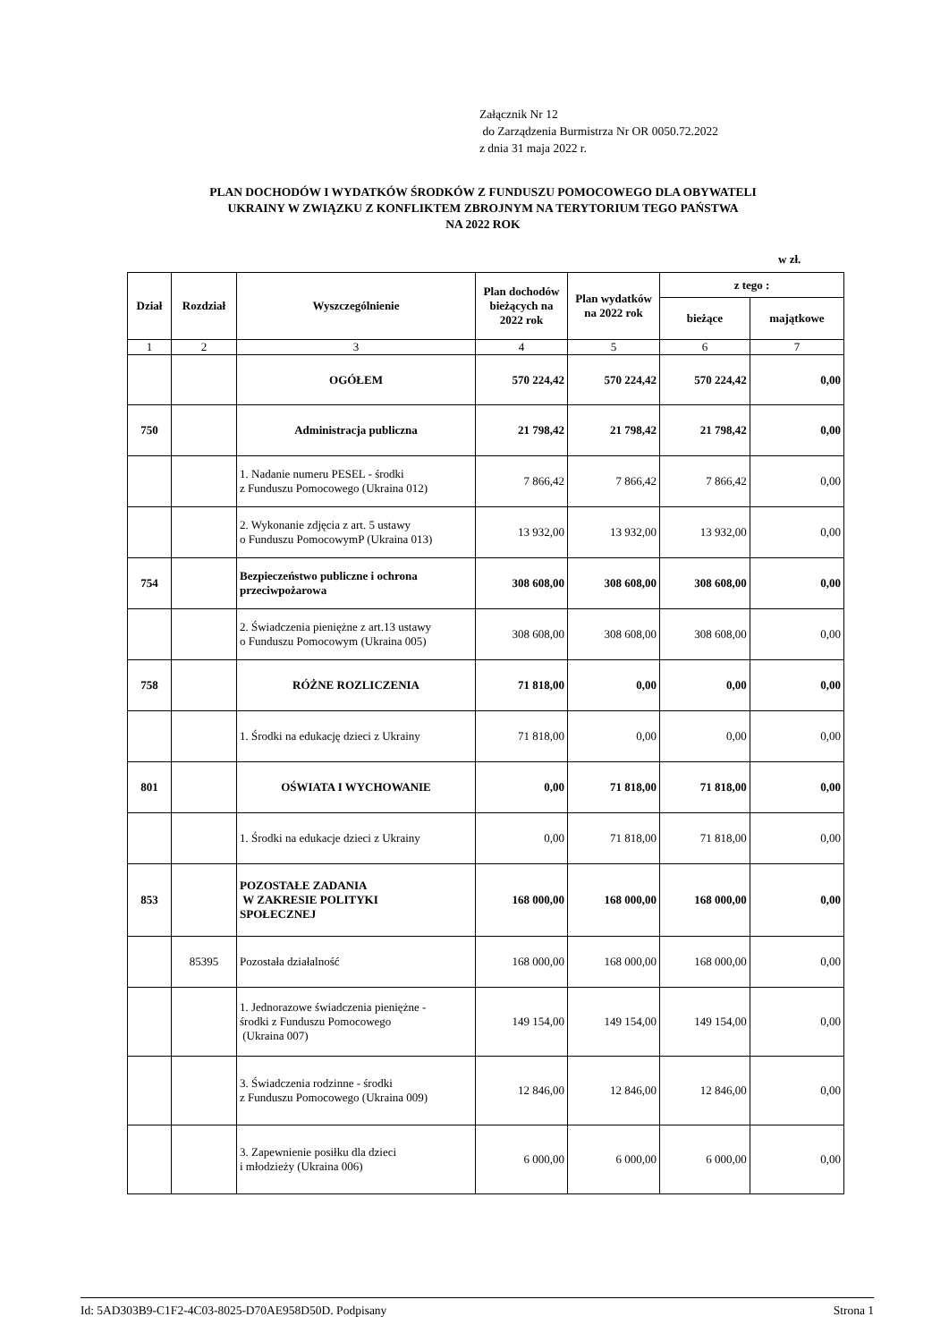Załącznik Nr 12
do Zarządzenia Burmistrza Nr OR 0050.72.2022
z dnia 31 maja 2022 r.
PLAN DOCHODÓW I WYDATKÓW ŚRODKÓW Z FUNDUSZU POMOCOWEGO DLA OBYWATELI
UKRAINY W ZWIĄZKU Z KONFLIKTEM ZBROJNYM NA TERYTORIUM TEGO PAŃSTWA
NA 2022 ROK
w zł.
| Dział | Rozdział | Wyszczególnienie | Plan dochodów bieżących na 2022 rok | Plan wydatków na 2022 rok | z tego : | |
| --- | --- | --- | --- | --- | --- | --- |
| | | | | | bieżące | majątkowe |
| 1 | 2 | 3 | 4 | 5 | 6 | 7 |
| | | OGÓŁEM | 570 224,42 | 570 224,42 | 570 224,42 | 0,00 |
| 750 | | Administracja publiczna | 21 798,42 | 21 798,42 | 21 798,42 | 0,00 |
| | | 1. Nadanie numeru PESEL - środki z Funduszu Pomocowego (Ukraina 012) | 7 866,42 | 7 866,42 | 7 866,42 | 0,00 |
| | | 2. Wykonanie zdjęcia z art. 5 ustawy o Funduszu PomocowymP (Ukraina 013) | 13 932,00 | 13 932,00 | 13 932,00 | 0,00 |
| 754 | | Bezpieczeństwo publiczne i ochrona przeciwpożarowa | 308 608,00 | 308 608,00 | 308 608,00 | 0,00 |
| | | 2. Świadczenia pieniężne z art.13 ustawy o Funduszu Pomocowym (Ukraina 005) | 308 608,00 | 308 608,00 | 308 608,00 | 0,00 |
| 758 | | RÓŻNE ROZLICZENIA | 71 818,00 | 0,00 | 0,00 | 0,00 |
| | | 1. Środki na edukację dzieci z Ukrainy | 71 818,00 | 0,00 | 0,00 | 0,00 |
| 801 | | OŚWIATA I WYCHOWANIE | 0,00 | 71 818,00 | 71 818,00 | 0,00 |
| | | 1. Środki na edukacje dzieci z Ukrainy | 0,00 | 71 818,00 | 71 818,00 | 0,00 |
| 853 | | POZOSTAŁE ZADANIA W ZAKRESIE POLITYKI SPOŁECZNEJ | 168 000,00 | 168 000,00 | 168 000,00 | 0,00 |
| | 85395 | Pozostała działalność | 168 000,00 | 168 000,00 | 168 000,00 | 0,00 |
| | | 1. Jednorazowe świadczenia pieniężne - środki z Funduszu Pomocowego (Ukraina 007) | 149 154,00 | 149 154,00 | 149 154,00 | 0,00 |
| | | 3. Świadczenia rodzinne - środki z Funduszu Pomocowego (Ukraina 009) | 12 846,00 | 12 846,00 | 12 846,00 | 0,00 |
| | | 3. Zapewnienie posiłku dla dzieci i młodzieży (Ukraina 006) | 6 000,00 | 6 000,00 | 6 000,00 | 0,00 |
Id: 5AD303B9-C1F2-4C03-8025-D70AE958D50D. Podpisany Strona 1